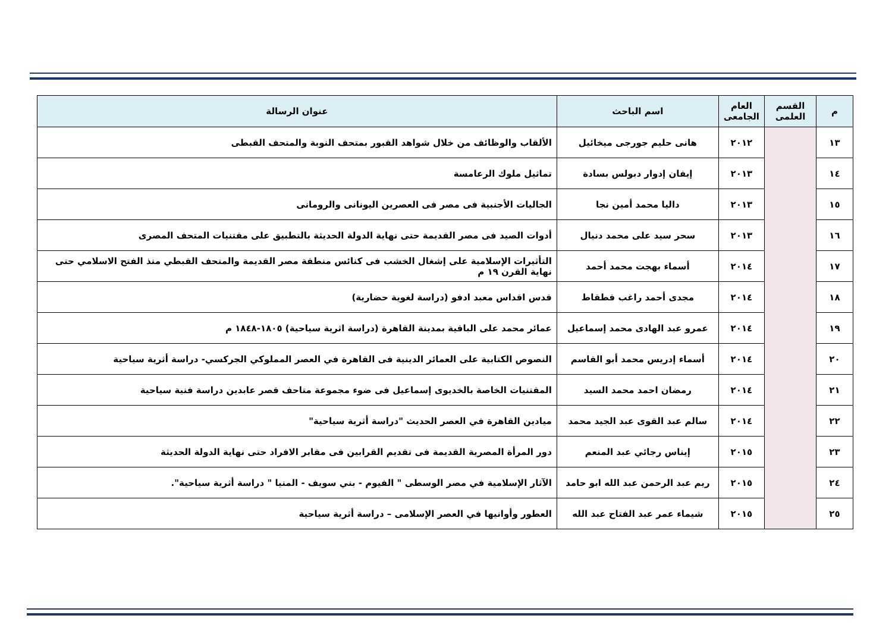| م | القسم العلمى | العام الجامعى | اسم الباحث | عنوان الرسالة |
| --- | --- | --- | --- | --- |
| ١٣ | | ٢٠١٢ | هانى حليم جورجى ميخائيل | الألقاب والوظائف من خلال شواهد القبور بمتحف النوبة والمتحف القبطى |
| ١٤ | | ٢٠١٣ | إيفان إدوار دبولس بسادة | تماثيل ملوك الرعامسة |
| ١٥ | | ٢٠١٣ | داليا محمد أمين نجا | الجاليات الأجنبية فى مصر فى العصرين اليونانى والرومانى |
| ١٦ | | ٢٠١٣ | سحر سيد على محمد دنيال | أدوات الصيد فى مصر القديمة حتى نهاية الدولة الحديثة بالتطبيق على مقتنيات المتحف المصرى |
| ١٧ | | ٢٠١٤ | أسماء بهجت محمد أحمد | التأثيرات الإسلامية على إشغال الخشب فى كنائس منطقة مصر القديمة والمتحف القبطي منذ الفتح الاسلامي حتى نهاية القرن ١٩ م |
| ١٨ | | ٢٠١٤ | مجدى أحمد راغب قطقاط | قدس اقداس معبد ادفو (دراسة لغوية حضارية) |
| ١٩ | | ٢٠١٤ | عمرو عبد الهادى محمد إسماعيل | عمائر محمد على الباقية بمدينة القاهرة (دراسة اثرية سياحية) ١٨٠٥-١٨٤٨ م |
| ٢٠ | | ٢٠١٤ | أسماء إدريس محمد أبو القاسم | النصوص الكتابية على العمائر الدينية فى القاهرة في العصر المملوكي الجركسي- دراسة أثرية سياحية |
| ٢١ | | ٢٠١٤ | رمضان احمد محمد السيد | المقتنيات الخاصة بالخديوى إسماعيل فى ضوء مجموعة متاحف قصر عابدين دراسة فنية سياحية |
| ٢٢ | | ٢٠١٤ | سالم عبد القوى عبد الجيد محمد | ميادين القاهرة في العصر الحديث "دراسة أثرية سياحية" |
| ٢٣ | | ٢٠١٥ | إيناس رجائي عبد المنعم | دور المرأة المصرية القديمة فى تقديم القرابين فى مقابر الافراد حتى نهاية الدولة الحديثة |
| ٢٤ | | ٢٠١٥ | ريم عبد الرحمن عبد الله ابو حامد | الآثار الإسلامية في مصر الوسطى " الفيوم - بني سويف - المنيا " دراسة أثرية سياحية". |
| ٢٥ | | ٢٠١٥ | شيماء عمر عبد الفتاح عبد الله | العطور وأوانيها في العصر الإسلامى – دراسة أثرية سياحية |